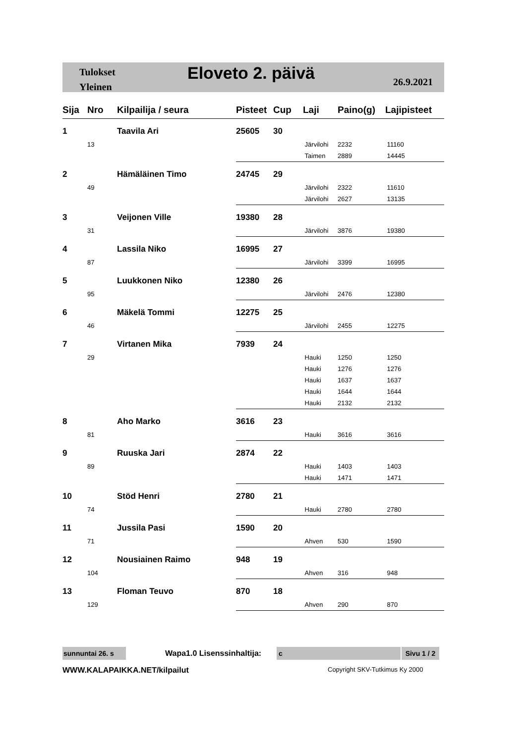Tulokset
Yleinen
Eloveto 2. päivä 26.9.2021
| Sija | Nro | Kilpailija / seura | Pisteet | Cup | Laji | Paino(g) | Lajipisteet |
| --- | --- | --- | --- | --- | --- | --- | --- |
| 1 | | Taavila Ari | 25605 | 30 | | | |
| | 13 | | | | Järvilohi | 2232 | 11160 |
| | | | | | Taimen | 2889 | 14445 |
| 2 | | Hämäläinen Timo | 24745 | 29 | | | |
| | 49 | | | | Järvilohi | 2322 | 11610 |
| | | | | | Järvilohi | 2627 | 13135 |
| 3 | | Veijonen Ville | 19380 | 28 | | | |
| | 31 | | | | Järvilohi | 3876 | 19380 |
| 4 | | Lassila Niko | 16995 | 27 | | | |
| | 87 | | | | Järvilohi | 3399 | 16995 |
| 5 | | Luukkonen Niko | 12380 | 26 | | | |
| | 95 | | | | Järvilohi | 2476 | 12380 |
| 6 | | Mäkelä Tommi | 12275 | 25 | | | |
| | 46 | | | | Järvilohi | 2455 | 12275 |
| 7 | | Virtanen Mika | 7939 | 24 | | | |
| | 29 | | | | Hauki | 1250 | 1250 |
| | | | | | Hauki | 1276 | 1276 |
| | | | | | Hauki | 1637 | 1637 |
| | | | | | Hauki | 1644 | 1644 |
| | | | | | Hauki | 2132 | 2132 |
| 8 | | Aho Marko | 3616 | 23 | | | |
| | 81 | | | | Hauki | 3616 | 3616 |
| 9 | | Ruuska Jari | 2874 | 22 | | | |
| | 89 | | | | Hauki | 1403 | 1403 |
| | | | | | Hauki | 1471 | 1471 |
| 10 | | Stöd Henri | 2780 | 21 | | | |
| | 74 | | | | Hauki | 2780 | 2780 |
| 11 | | Jussila Pasi | 1590 | 20 | | | |
| | 71 | | | | Ahven | 530 | 1590 |
| 12 | | Nousiainen Raimo | 948 | 19 | | | |
| | 104 | | | | Ahven | 316 | 948 |
| 13 | | Floman Teuvo | 870 | 18 | | | |
| | 129 | | | | Ahven | 290 | 870 |
sunnuntai 26. s Wapa1.0 Lisenssinhaltija: c
Sivu 1 / 2
WWW.KALAPAIKKA.NET/kilpailut Copyright SKV-Tutkimus Ky 2000